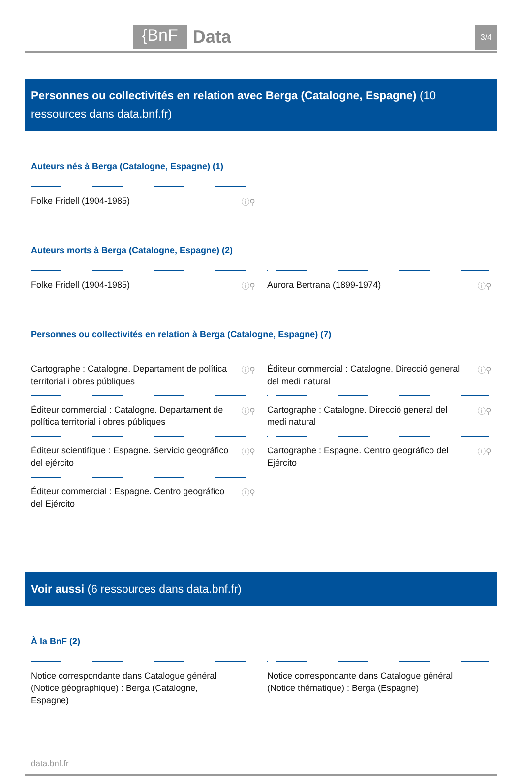{BnF Data 3/4
Personnes ou collectivités en relation avec Berga (Catalogne, Espagne) (10 ressources dans data.bnf.fr)
Auteurs nés à Berga (Catalogne, Espagne) (1)
Folke Fridell (1904-1985) ⓘ⚲
Auteurs morts à Berga (Catalogne, Espagne) (2)
Folke Fridell (1904-1985) ⓘ⚲
Aurora Bertrana (1899-1974) ⓘ⚲
Personnes ou collectivités en relation à Berga (Catalogne, Espagne) (7)
Cartographe : Catalogne. Departament de política territorial i obres públiques ⓘ⚲
Éditeur commercial : Catalogne. Direcció general del medi natural ⓘ⚲
Éditeur commercial : Catalogne. Departament de política territorial i obres públiques ⓘ⚲
Cartographe : Catalogne. Direcció general del medi natural ⓘ⚲
Éditeur scientifique : Espagne. Servicio geográfico del ejército ⓘ⚲
Cartographe : Espagne. Centro geográfico del Ejército ⓘ⚲
Éditeur commercial : Espagne. Centro geográfico del Ejército ⓘ⚲
Voir aussi (6 ressources dans data.bnf.fr)
À la BnF (2)
Notice correspondante dans Catalogue général (Notice géographique) : Berga (Catalogne, Espagne)
Notice correspondante dans Catalogue général (Notice thématique) : Berga (Espagne)
data.bnf.fr